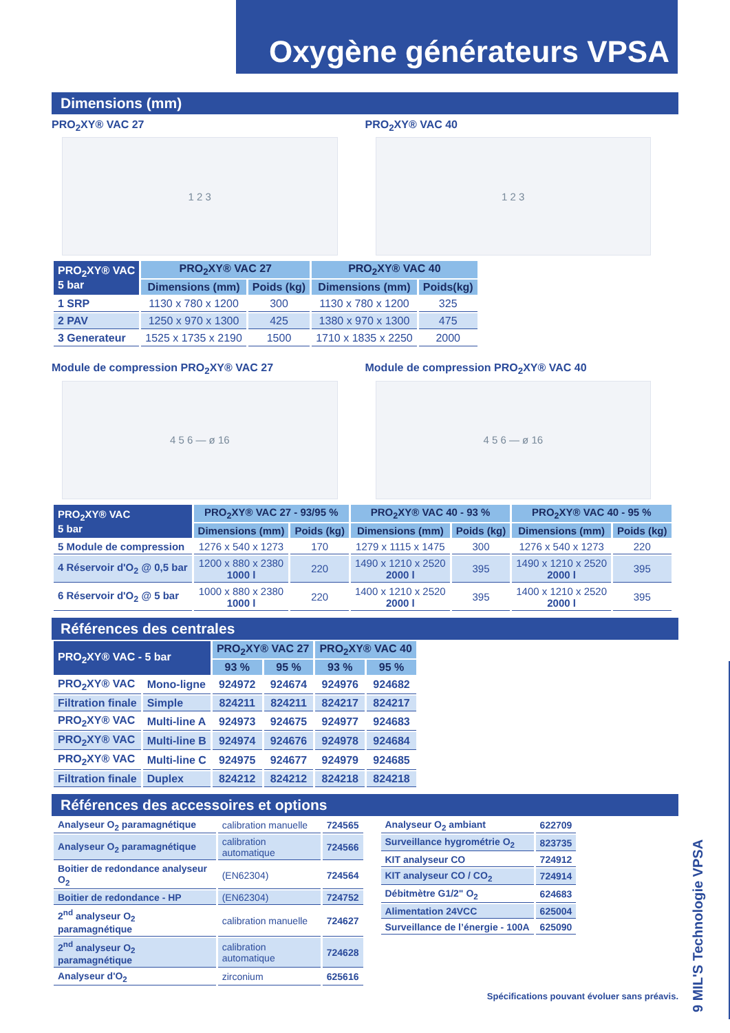Oxygène générateurs VPSA
Dimensions (mm)
PRO<sub>2</sub>XY® VAC 27
1 2 3
PRO<sub>2</sub>XY® VAC 40
1 2 3
| PRO<sub>2</sub>XY® VAC 5 bar | PRO<sub>2</sub>XY® VAC 27 | | PRO<sub>2</sub>XY® VAC 40 | |
| --- | --- | --- | --- | --- |
| | Dimensions (mm) | Poids (kg) | Dimensions (mm) | Poids(kg) |
| 1 SRP | 1130 x 780 x 1200 | 300 | 1130 x 780 x 1200 | 325 |
| 2 PAV | 1250 x 970 x 1300 | 425 | 1380 x 970 x 1300 | 475 |
| 3 Generateur | 1525 x 1735 x 2190 | 1500 | 1710 x 1835 x 2250 | 2000 |
Module de compression PRO<sub>2</sub>XY® VAC 27
4 5 6 — ø 16
Module de compression PRO<sub>2</sub>XY® VAC 40
4 5 6 — ø 16
| PRO<sub>2</sub>XY® VAC 5 bar | PRO<sub>2</sub>XY® VAC 27 - 93/95 % | | PRO<sub>2</sub>XY® VAC 40 - 93 % | | PRO<sub>2</sub>XY® VAC 40 - 95 % | |
| --- | --- | --- | --- | --- | --- | --- |
| | Dimensions (mm) | Poids (kg) | Dimensions (mm) | Poids (kg) | Dimensions (mm) | Poids (kg) |
| 5 Module de compression | 1276 x 540 x 1273 | 170 | 1279 x 1115 x 1475 | 300 | 1276 x 540 x 1273 | 220 |
| 4 Réservoir d'O<sub>2</sub> @ 0,5 bar | 1200 x 880 x 2380 1000 l | 220 | 1490 x 1210 x 2520 2000 l | 395 | 1490 x 1210 x 2520 2000 l | 395 |
| 6 Réservoir d'O<sub>2</sub> @ 5 bar | 1000 x 880 x 2380 1000 l | 220 | 1400 x 1210 x 2520 2000 l | 395 | 1400 x 1210 x 2520 2000 l | 395 |
Références des centrales
| PRO<sub>2</sub>XY® VAC - 5 bar | | PRO<sub>2</sub>XY® VAC 27 | | PRO<sub>2</sub>XY® VAC 40 | |
| --- | --- | --- | --- | --- | --- |
| | | 93 % | 95 % | 93 % | 95 % |
| PRO<sub>2</sub>XY® VAC | Mono-ligne | 924972 | 924674 | 924976 | 924682 |
| Filtration finale | Simple | 824211 | 824211 | 824217 | 824217 |
| PRO<sub>2</sub>XY® VAC | Multi-line A | 924973 | 924675 | 924977 | 924683 |
| PRO<sub>2</sub>XY® VAC | Multi-line B | 924974 | 924676 | 924978 | 924684 |
| PRO<sub>2</sub>XY® VAC | Multi-line C | 924975 | 924677 | 924979 | 924685 |
| Filtration finale | Duplex | 824212 | 824212 | 824218 | 824218 |
Références des accessoires et options
| Analyseur O<sub>2</sub> paramagnétique | calibration manuelle | 724565 |
| Analyseur O<sub>2</sub> paramagnétique | calibration automatique | 724566 |
| Boitier de redondance analyseur O<sub>2</sub> | (EN62304) | 724564 |
| Boitier de redondance - HP | (EN62304) | 724752 |
| 2<sup>nd</sup> analyseur O<sub>2</sub> paramagnétique | calibration manuelle | 724627 |
| 2<sup>nd</sup> analyseur O<sub>2</sub> paramagnétique | calibration automatique | 724628 |
| Analyseur d'O<sub>2</sub> | zirconium | 625616 |
| Analyseur O<sub>2</sub> ambiant | 622709 |
| Surveillance hygrométrie O<sub>2</sub> | 823735 |
| KIT analyseur CO | 724912 |
| KIT analyseur CO / CO<sub>2</sub> | 724914 |
| Débitmètre G1/2" O<sub>2</sub> | 624683 |
| Alimentation 24VCC | 625004 |
| Surveillance de l’énergie - 100A | 625090 |
Spécifications pouvant évoluer sans préavis.
9 MIL'S Technologie VPSA